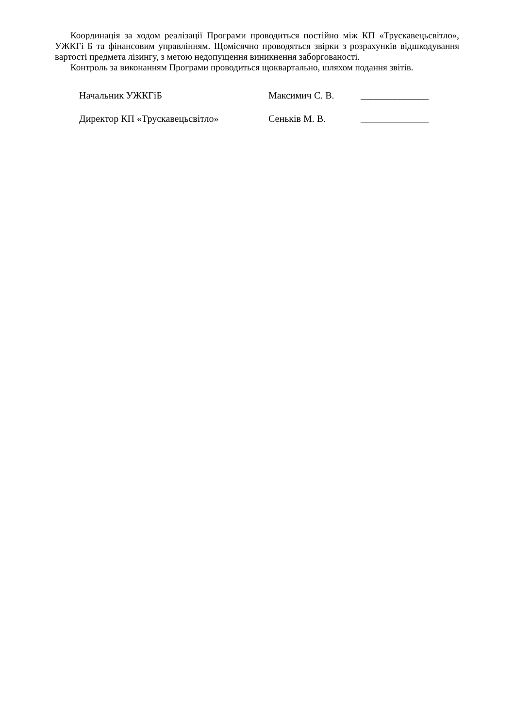Координація за ходом реалізації Програми проводиться постійно між КП «Трускавецьсвітло», УЖКГі Б та фінансовим управлінням. Щомісячно проводяться звірки з розрахунків відшкодування вартості предмета лізингу, з метою недопущення виникнення заборгованості.
Контроль за виконанням Програми проводиться щоквартально, шляхом подання звітів.
| Начальник УЖКГіБ | Максимич С. В. | ______________ |
| Директор КП «Трускавецьсвітло» | Сеньків М. В. | ______________ |